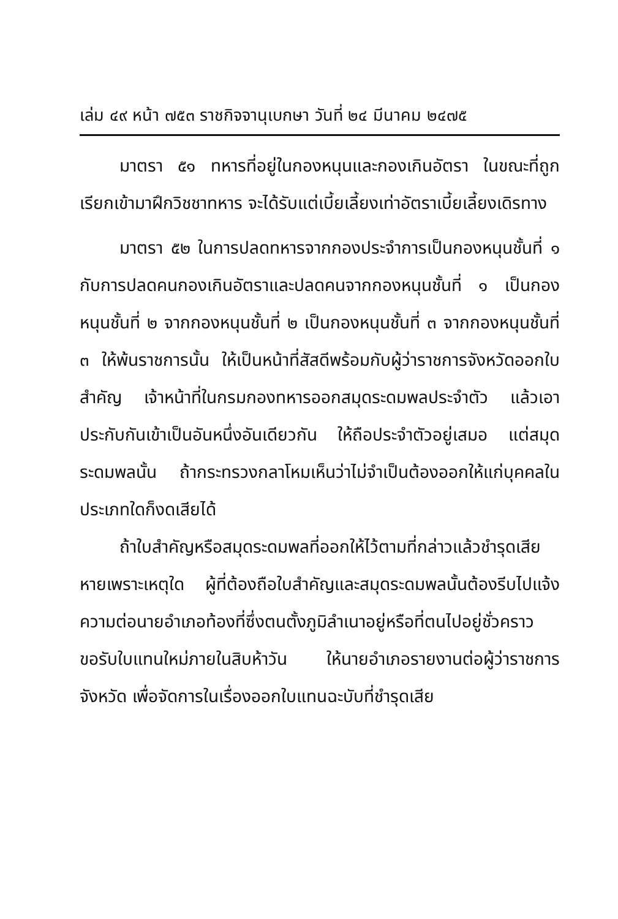เล่ม ๔๙ หน้า ๗๕๓ ราชกิจจานุเบกษา วันที่ ๒๔ มีนาคม ๒๔๗๕
มาตรา ๕๑ ทหารที่อยู่ในกองหนุนและกองเกินอัตรา ในขณะที่ถูกเรียกเข้ามาฝึกวิชชาทหาร จะได้รับแต่เบี้ยเลี้ยงเท่าอัตราเบี้ยเลี้ยงเดิรทาง
มาตรา ๕๒ ในการปลดทหารจากกองประจำการเป็นกองหนุนชั้นที่ ๑ กับการปลดคนกองเกินอัตราและปลดคนจากกองหนุนชั้นที่ ๑ เป็นกองหนุนชั้นที่ ๒ จากกองหนุนชั้นที่ ๒ เป็นกองหนุนชั้นที่ ๓ จากกองหนุนชั้นที่ ๓ ให้พ้นราชการนั้น ให้เป็นหน้าที่สัสดีพร้อมกับผู้ว่าราชการจังหวัดออกใบสำคัญ เจ้าหน้าที่ในกรมกองทหารออกสมุดระดมพลประจำตัว แล้วเอาประกับกันเข้าเป็นอันหนึ่งอันเดียวกัน ให้ถือประจำตัวอยู่เสมอ แต่สมุดระดมพลนั้น ถ้ากระทรวงกลาโหมเห็นว่าไม่จำเป็นต้องออกให้แก่บุคคลในประเภทใดก็งดเสียได้
ถ้าใบสำคัญหรือสมุดระดมพลที่ออกให้ไว้ตามที่กล่าวแล้วชำรุดเสียหายเพราะเหตุใด ผู้ที่ต้องถือใบสำคัญและสมุดระดมพลนั้นต้องรีบไปแจ้งความต่อนายอำเภอท้องที่ซึ่งตนตั้งภูมิลำเนาอยู่หรือที่ตนไปอยู่ชั่วคราว ขอรับใบแทนใหม่ภายในสิบห้าวัน ให้นายอำเภอรายงานต่อผู้ว่าราชการจังหวัด เพื่อจัดการในเรื่องออกใบแทนฉะบับที่ชำรุดเสีย